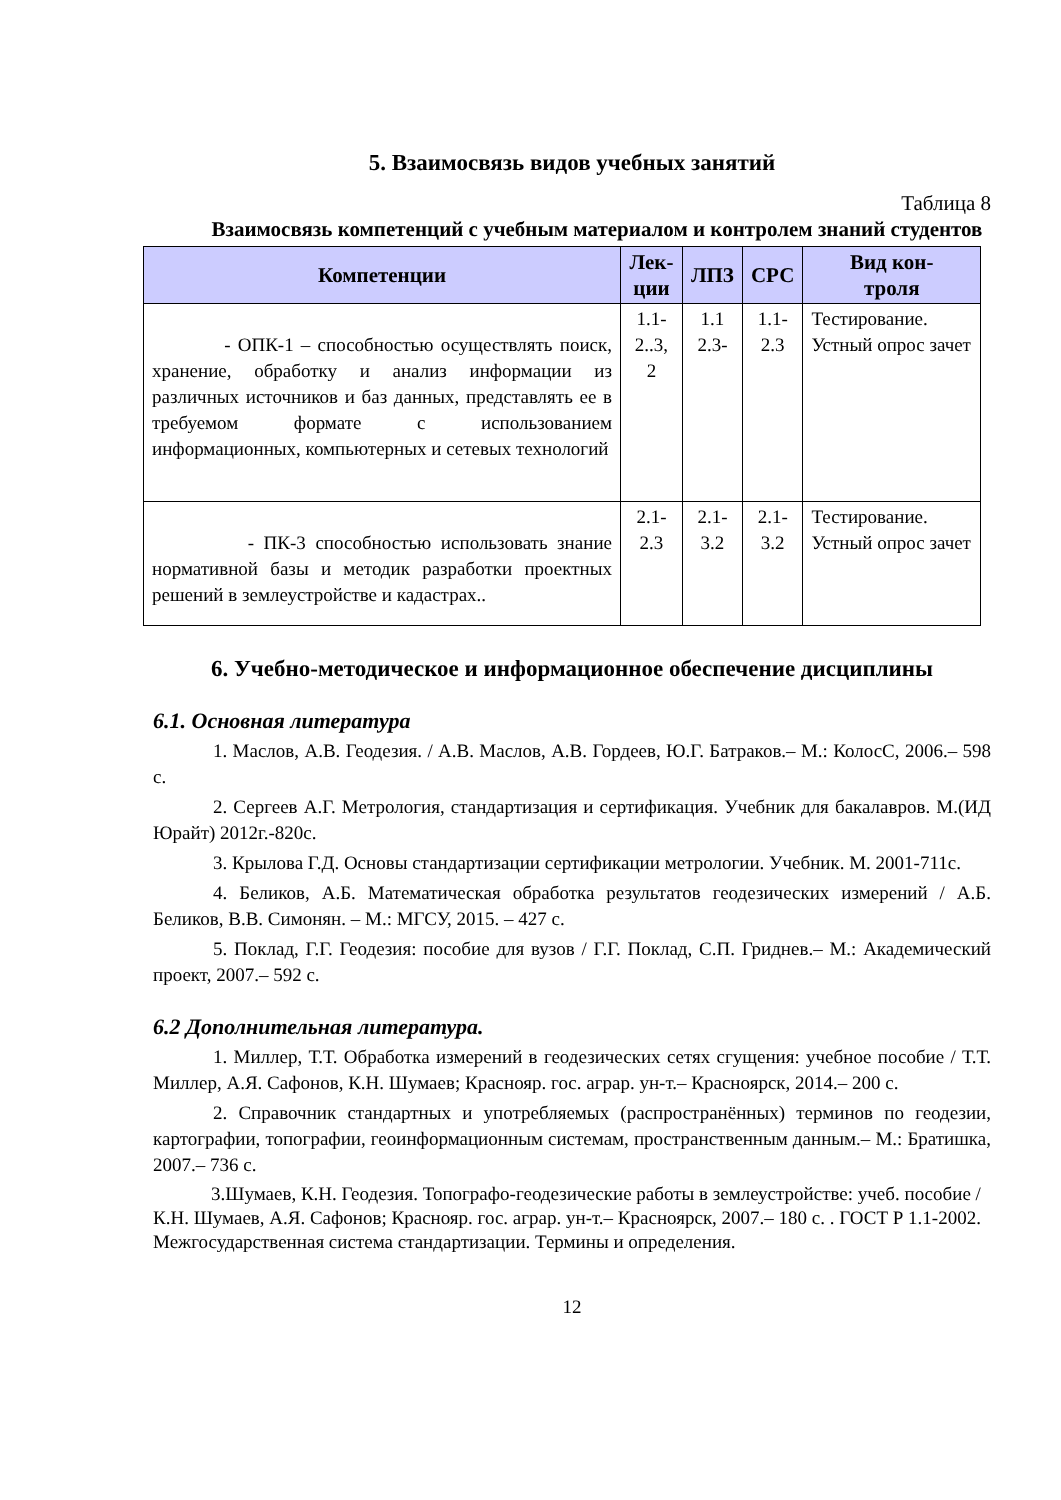5. Взаимосвязь видов учебных занятий
Таблица 8
Взаимосвязь компетенций с учебным материалом и контролем знаний студентов
| Компетенции | Лек- ции | ЛПЗ | СРС | Вид кон- троля |
| --- | --- | --- | --- | --- |
| - ОПК-1 – способностью осуществлять поиск, хранение, обработку и анализ информации из различных источников и баз данных, представлять ее в требуемом формате с использованием информационных, компьютерных и сетевых технологий | 1.1- 2..3, 2 | 1.1 2.3- | 1.1- 2.3 | Тестирование. Устный опрос зачет |
| - ПК-3 способностью использовать знание нормативной базы и методик разработки проектных решений в землеустройстве и кадастрах.. | 2.1- 2.3 | 2.1- 3.2 | 2.1- 3.2 | Тестирование. Устный опрос зачет |
6. Учебно-методическое и информационное обеспечение дисциплины
6.1. Основная литература
1. Маслов, А.В. Геодезия. / А.В. Маслов, А.В. Гордеев, Ю.Г. Батраков.– М.: КолосС, 2006.– 598 с.
2. Сергеев А.Г. Метрология, стандартизация и сертификация. Учебник для бакалавров. М.(ИД Юрайт) 2012г.-820с.
3. Крылова Г.Д. Основы стандартизации сертификации метрологии. Учебник. М. 2001-711с.
4. Беликов, А.Б. Математическая обработка результатов геодезических измерений / А.Б. Беликов, В.В. Симонян. – М.: МГСУ, 2015. – 427 с.
5. Поклад, Г.Г. Геодезия: пособие для вузов / Г.Г. Поклад, С.П. Гриднев.– М.: Академический проект, 2007.– 592 с.
6.2 Дополнительная литература.
1. Миллер, Т.Т. Обработка измерений в геодезических сетях сгущения: учебное пособие / Т.Т. Миллер, А.Я. Сафонов, К.Н. Шумаев; Краснояр. гос. аграр. ун-т.– Красноярск, 2014.– 200 с.
2. Справочник стандартных и употребляемых (распространённых) терминов по геодезии, картографии, топографии, геоинформационным системам, пространственным данным.– М.: Братишка, 2007.– 736 с.
3.Шумаев, К.Н. Геодезия. Топографо-геодезические работы в землеустройстве: учеб. пособие / К.Н. Шумаев, А.Я. Сафонов; Краснояр. гос. аграр. ун-т.– Красноярск, 2007.– 180 с. . ГОСТ Р 1.1-2002. Межгосударственная система стандартизации. Термины и определения.
12